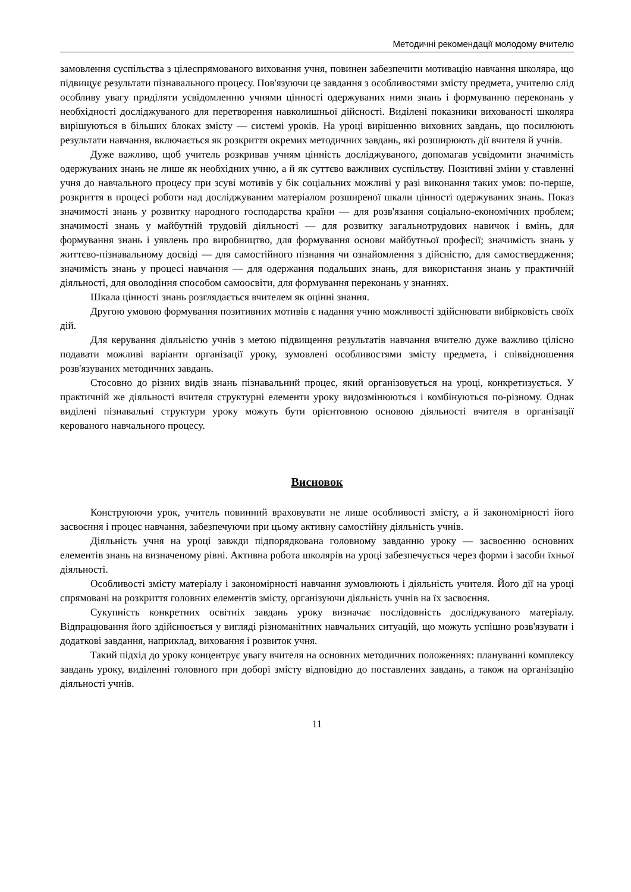Методичні рекомендації молодому вчителю
замовлення суспільства з цілеспрямованого виховання учня, повинен забезпечити мотивацію навчання школяра, що підвищує результати пізнавального процесу. Пов'язуючи це завдання з особливостями змісту предмета, учителю слід особливу увагу приділяти усвідомленню учнями цінності одержуваних ними знань і формуванню переконань у необхідності досліджуваного для перетворення навколишньої дійсності. Виділені показники вихованості школяра вирішуються в більших блоках змісту — системі уроків. На уроці вирішенню виховних завдань, що посилюють результати навчання, включається як розкриття окремих методичних завдань, які розширюють дії вчителя й учнів.
Дуже важливо, щоб учитель розкривав учням цінність досліджуваного, допомагав усвідомити значимість одержуваних знань не лише як необхідних учню, а й як суттєво важливих суспільству. Позитивні зміни у ставленні учня до навчального процесу при зсуві мотивів у бік соціальних можливі у разі виконання таких умов: по-перше, розкриття в процесі роботи над досліджуваним матеріалом розширеної шкали цінності одержуваних знань. Показ значимості знань у розвитку народного господарства країни — для розв'язання соціально-економічних проблем; значимості знань у майбутній трудовій діяльності — для розвитку загальнотрудових навичок і вмінь, для формування знань і уявлень про виробництво, для формування основи майбутньої професії; значимість знань у життєво-пізнавальному досвіді — для самостійного пізнання чи ознайомлення з дійсністю, для самоствердження; значимість знань у процесі навчання — для одержання подальших знань, для використання знань у практичній діяльності, для оволодіння способом самоосвіти, для формування переконань у знаннях.
Шкала цінності знань розглядається вчителем як оцінні знання.
Другою умовою формування позитивних мотивів є надання учню можливості здійснювати вибірковість своїх дій.
Для керування діяльністю учнів з метою підвищення результатів навчання вчителю дуже важливо цілісно подавати можливі варіанти організації уроку, зумовлені особливостями змісту предмета, і співвідношення розв'язуваних методичних завдань.
Стосовно до різних видів знань пізнавальний процес, який організовується на уроці, конкретизується. У практичній же діяльності вчителя структурні елементи уроку видозмінюються і комбінуються по-різному. Однак виділені пізнавальні структури уроку можуть бути орієнтовною основою діяльності вчителя в організації керованого навчального процесу.
Висновок
Конструюючи урок, учитель повинний враховувати не лише особливості змісту, а й закономірності його засвоєння і процес навчання, забезпечуючи при цьому активну самостійну діяльність учнів.
Діяльність учня на уроці завжди підпорядкована головному завданню уроку — засвоєнню основних елементів знань на визначеному рівні. Активна робота школярів на уроці забезпечується через форми і засоби їхньої діяльності.
Особливості змісту матеріалу і закономірності навчання зумовлюють і діяльність учителя. Його дії на уроці спрямовані на розкриття головних елементів змісту, організуючи діяльність учнів на їх засвоєння.
Сукупність конкретних освітніх завдань уроку визначає послідовність досліджуваного матеріалу. Відпрацювання його здійснюється у вигляді різноманітних навчальних ситуацій, що можуть успішно розв'язувати і додаткові завдання, наприклад, виховання і розвиток учня.
Такий підхід до уроку концентрує увагу вчителя на основних методичних положеннях: плануванні комплексу завдань уроку, виділенні головного при доборі змісту відповідно до поставлених завдань, а також на організацію діяльності учнів.
11